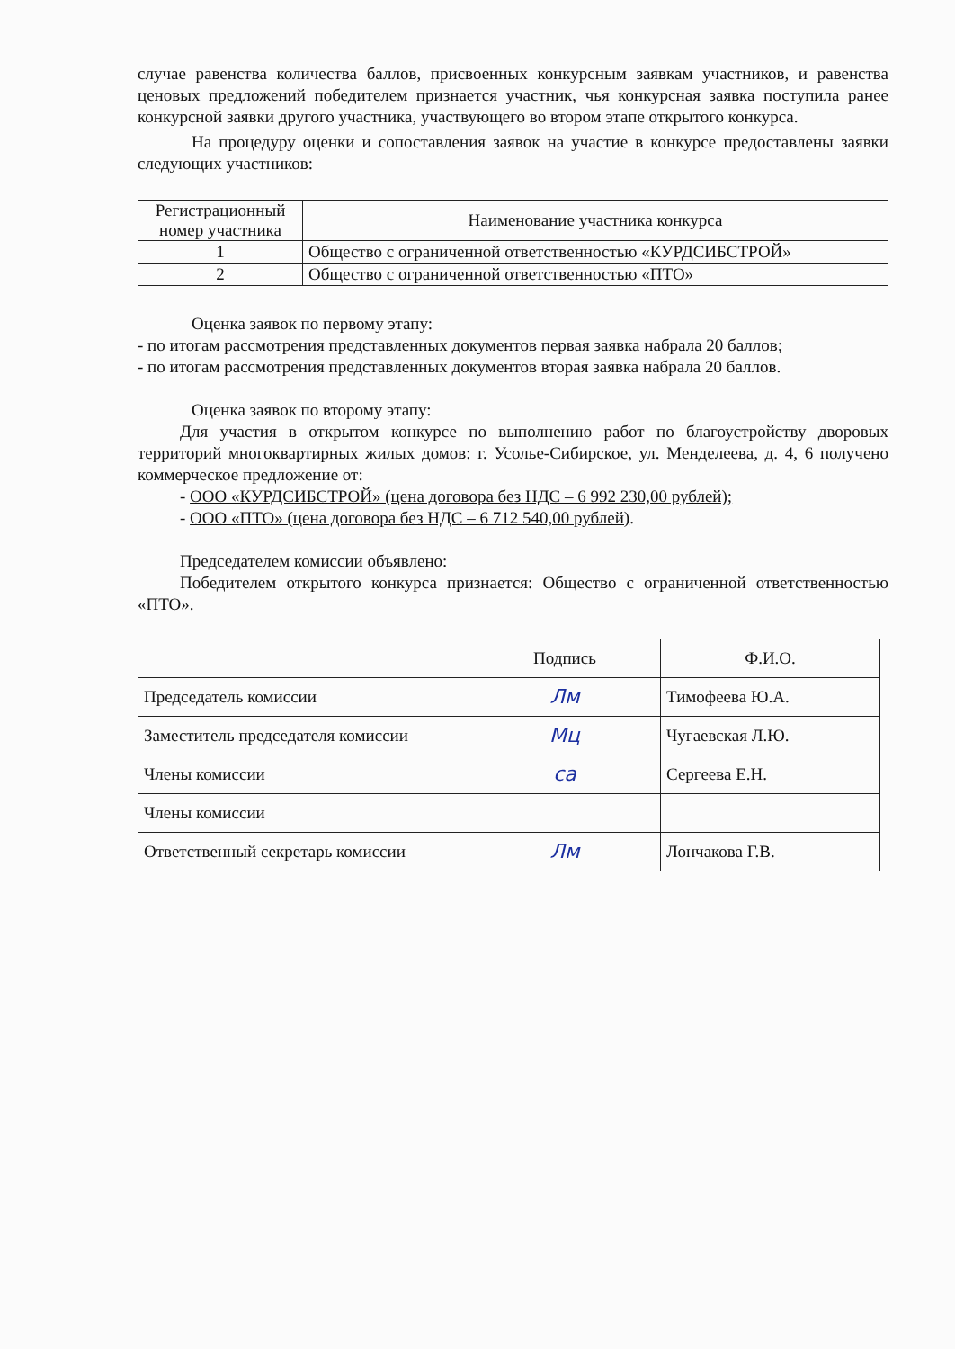случае равенства количества баллов, присвоенных конкурсным заявкам участников, и равенства ценовых предложений победителем признается участник, чья конкурсная заявка поступила ранее конкурсной заявки другого участника, участвующего во втором этапе открытого конкурса.
На процедуру оценки и сопоставления заявок на участие в конкурсе предоставлены заявки следующих участников:
| Регистрационный номер участника | Наименование участника конкурса |
| --- | --- |
| 1 | Общество с ограниченной ответственностью «КУРДСИБСТРОЙ» |
| 2 | Общество с ограниченной ответственностью «ПТО» |
Оценка заявок по первому этапу:
- по итогам рассмотрения представленных документов первая заявка набрала 20 баллов;
- по итогам рассмотрения представленных документов вторая заявка набрала 20 баллов.
Оценка заявок по второму этапу:
Для участия в открытом конкурсе по выполнению работ по благоустройству дворовых территорий многоквартирных жилых домов: г. Усолье-Сибирское, ул. Менделеева, д. 4, 6 получено коммерческое предложение от:
- ООО «КУРДСИБСТРОЙ» (цена договора без НДС – 6 992 230,00 рублей);
- ООО «ПТО» (цена договора без НДС – 6 712 540,00 рублей).
Председателем комиссии объявлено:
Победителем открытого конкурса признается: Общество с ограниченной ответственностью «ПТО».
| | Подпись | Ф.И.О. |
| --- | --- | --- |
| Председатель комиссии | Лм | Тимофеева Ю.А. |
| Заместитель председателя комиссии | Мц | Чугаевская Л.Ю. |
| Члены комиссии | са | Сергеева Е.Н. |
| Члены комиссии | | |
| Ответственный секретарь комиссии | Лм | Лончакова Г.В. |